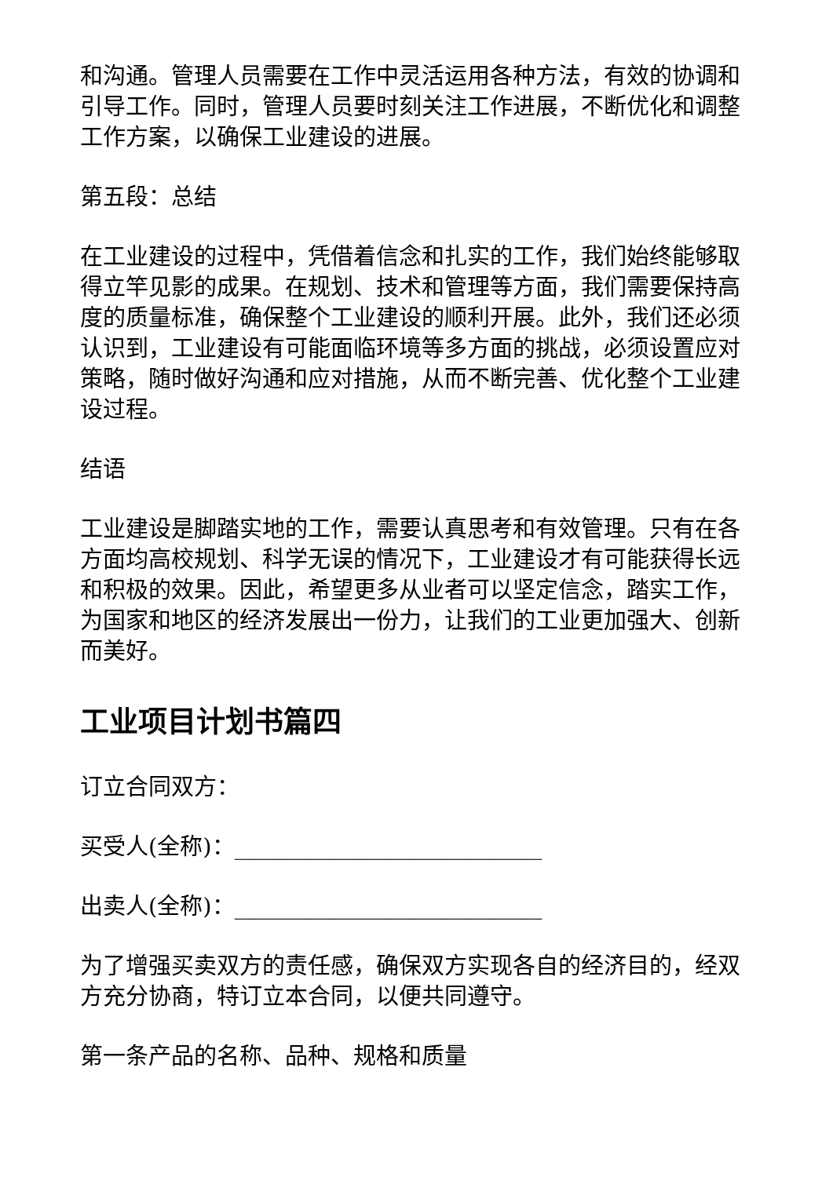和沟通。管理人员需要在工作中灵活运用各种方法，有效的协调和引导工作。同时，管理人员要时刻关注工作进展，不断优化和调整工作方案，以确保工业建设的进展。
第五段：总结
在工业建设的过程中，凭借着信念和扎实的工作，我们始终能够取得立竿见影的成果。在规划、技术和管理等方面，我们需要保持高度的质量标准，确保整个工业建设的顺利开展。此外，我们还必须认识到，工业建设有可能面临环境等多方面的挑战，必须设置应对策略，随时做好沟通和应对措施，从而不断完善、优化整个工业建设过程。
结语
工业建设是脚踏实地的工作，需要认真思考和有效管理。只有在各方面均高校规划、科学无误的情况下，工业建设才有可能获得长远和积极的效果。因此，希望更多从业者可以坚定信念，踏实工作，为国家和地区的经济发展出一份力，让我们的工业更加强大、创新而美好。
工业项目计划书篇四
订立合同双方：
买受人(全称)：___________________________
出卖人(全称)：___________________________
为了增强买卖双方的责任感，确保双方实现各自的经济目的，经双方充分协商，特订立本合同，以便共同遵守。
第一条产品的名称、品种、规格和质量